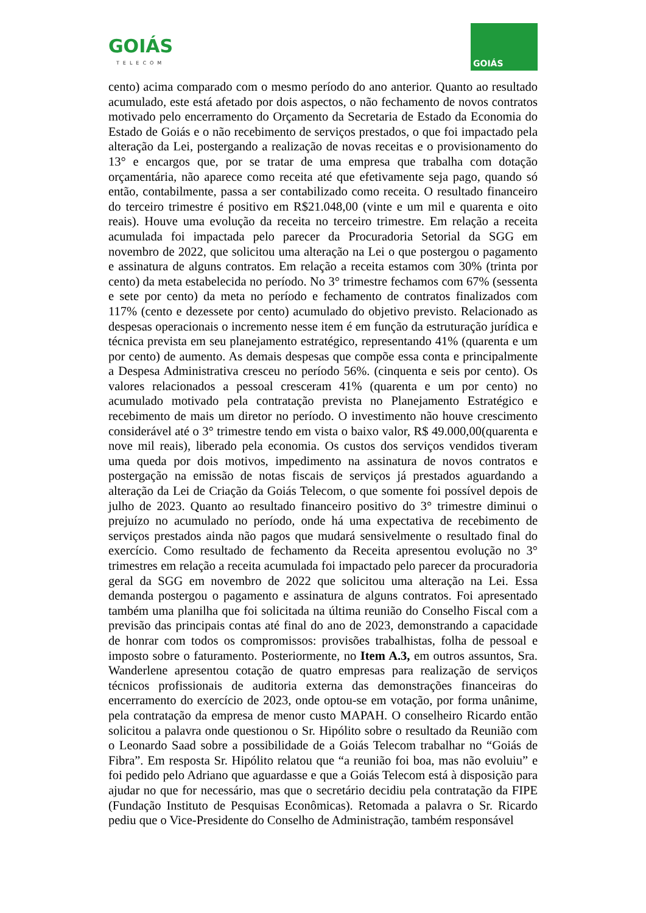GOIÁS
TELECOM
GOIÁS
cento) acima comparado com o mesmo período do ano anterior. Quanto ao resultado acumulado, este está afetado por dois aspectos, o não fechamento de novos contratos motivado pelo encerramento do Orçamento da Secretaria de Estado da Economia do Estado de Goiás e o não recebimento de serviços prestados, o que foi impactado pela alteração da Lei, postergando a realização de novas receitas e o provisionamento do 13° e encargos que, por se tratar de uma empresa que trabalha com dotação orçamentária, não aparece como receita até que efetivamente seja pago, quando só então, contabilmente, passa a ser contabilizado como receita. O resultado financeiro do terceiro trimestre é positivo em R$21.048,00 (vinte e um mil e quarenta e oito reais). Houve uma evolução da receita no terceiro trimestre. Em relação a receita acumulada foi impactada pelo parecer da Procuradoria Setorial da SGG em novembro de 2022, que solicitou uma alteração na Lei o que postergou o pagamento e assinatura de alguns contratos. Em relação a receita estamos com 30% (trinta por cento) da meta estabelecida no período. No 3° trimestre fechamos com 67% (sessenta e sete por cento) da meta no período e fechamento de contratos finalizados com 117% (cento e dezessete por cento) acumulado do objetivo previsto. Relacionado as despesas operacionais o incremento nesse item é em função da estruturação jurídica e técnica prevista em seu planejamento estratégico, representando 41% (quarenta e um por cento) de aumento. As demais despesas que compõe essa conta e principalmente a Despesa Administrativa cresceu no período 56%. (cinquenta e seis por cento). Os valores relacionados a pessoal cresceram 41% (quarenta e um por cento) no acumulado motivado pela contratação prevista no Planejamento Estratégico e recebimento de mais um diretor no período. O investimento não houve crescimento considerável até o 3° trimestre tendo em vista o baixo valor, R$ 49.000,00(quarenta e nove mil reais), liberado pela economia. Os custos dos serviços vendidos tiveram uma queda por dois motivos, impedimento na assinatura de novos contratos e postergação na emissão de notas fiscais de serviços já prestados aguardando a alteração da Lei de Criação da Goiás Telecom, o que somente foi possível depois de julho de 2023. Quanto ao resultado financeiro positivo do 3° trimestre diminui o prejuízo no acumulado no período, onde há uma expectativa de recebimento de serviços prestados ainda não pagos que mudará sensivelmente o resultado final do exercício. Como resultado de fechamento da Receita apresentou evolução no 3° trimestres em relação a receita acumulada foi impactado pelo parecer da procuradoria geral da SGG em novembro de 2022 que solicitou uma alteração na Lei. Essa demanda postergou o pagamento e assinatura de alguns contratos. Foi apresentado também uma planilha que foi solicitada na última reunião do Conselho Fiscal com a previsão das principais contas até final do ano de 2023, demonstrando a capacidade de honrar com todos os compromissos: provisões trabalhistas, folha de pessoal e imposto sobre o faturamento. Posteriormente, no Item A.3, em outros assuntos, Sra. Wanderlene apresentou cotação de quatro empresas para realização de serviços técnicos profissionais de auditoria externa das demonstrações financeiras do encerramento do exercício de 2023, onde optou-se em votação, por forma unânime, pela contratação da empresa de menor custo MAPAH. O conselheiro Ricardo então solicitou a palavra onde questionou o Sr. Hipólito sobre o resultado da Reunião com o Leonardo Saad sobre a possibilidade de a Goiás Telecom trabalhar no “Goiás de Fibra”. Em resposta Sr. Hipólito relatou que “a reunião foi boa, mas não evoluiu” e foi pedido pelo Adriano que aguardasse e que a Goiás Telecom está à disposição para ajudar no que for necessário, mas que o secretário decidiu pela contratação da FIPE (Fundação Instituto de Pesquisas Econômicas). Retomada a palavra o Sr. Ricardo pediu que o Vice-Presidente do Conselho de Administração, também responsável